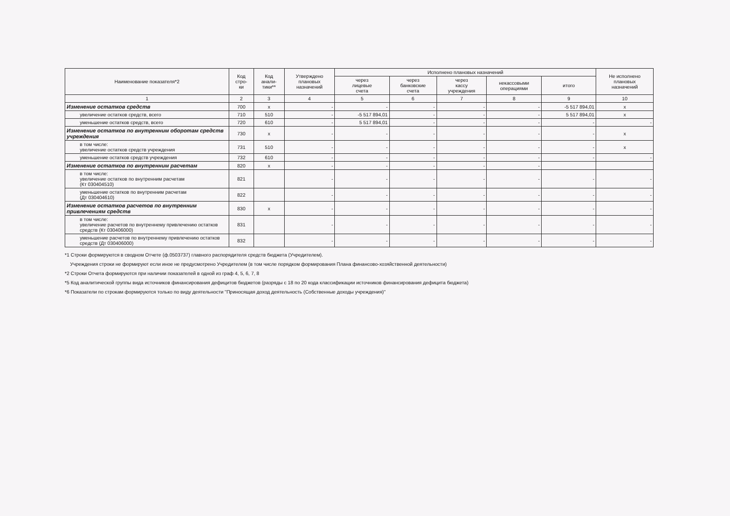| Наименование показателя*2 | Код стро- ки | Код анали- тики** | Утверждено плановых назначений | Исполнено плановых назначений | | | | | Не исполнено плановых назначений |
| --- | --- | --- | --- | --- | --- | --- | --- | --- | --- |
| | | | | через лицевые счета | через банковские счета | через кассу учреждения | некассовыми операциями | итого | |
| 1 | 2 | 3 | 4 | 5 | 6 | 7 | 8 | 9 | 10 |
| Изменение остатков средств | 700 | x | - | - | - | - | - | -5 517 894,01 | x |
| увеличение остатков средств, всего | 710 | 510 | - | -5 517 894,01 | - | - | - | 5 517 894,01 | x |
| уменьшение остатков средств, всего | 720 | 610 | - | 5 517 894,01 | - | - | - | - | - |
| Изменение остатков по внутренним оборотам средств учреждения | 730 | x | - | - | - | - | - | - | x |
| в том числе: увеличение остатков средств учреждения | 731 | 510 | - | - | - | - | - | - | x |
| уменьшение остатков средств учреждения | 732 | 610 | - | - | - | - | - | - | - |
| Изменение остатков по внутренним расчетам | 820 | x | - | - | - | - | - | | |
| в том числе: увеличение остатков по внутренним расчетам (Кт 030404510) | 821 | | - | - | - | - | - | - | - |
| уменьшение остатков по внутренним расчетам (Дт 030404610) | 822 | | - | - | - | - | - | - | - |
| Изменение остатков расчетов по внутренним привлечениям средств | 830 | x | - | - | - | - | - | - | - |
| в том числе: увеличение расчетов по внутреннему привлечению остатков средств (Кт 030406000) | 831 | | - | - | - | - | - | - | - |
| уменьшение расчетов по внутреннему привлечению остатков средств (Дт 030406000) | 832 | | - | - | - | - | - | - | - |
*1 Строки формируются в сводном Отчете (ф.0503737) главного распорядителя средств бюджета (Учредителем).
Учреждения строки не формируют если иное не предусмотрено Учредителем (в том числе порядком формирования Плана финансово-хозяйственной деятельности)
*2 Строки Отчета формируются при наличии показателей в одной из граф 4, 5, 6, 7, 8
*5 Код аналитической группы вида источников финансирования дефицитов бюджетов (разряды с 18 по 20 кода классификации источников финансирования дефицита бюджета)
*6 Показатели по строкам формируются только по виду деятельности "Приносящая доход деятельность (Собственные доходы учреждения)"